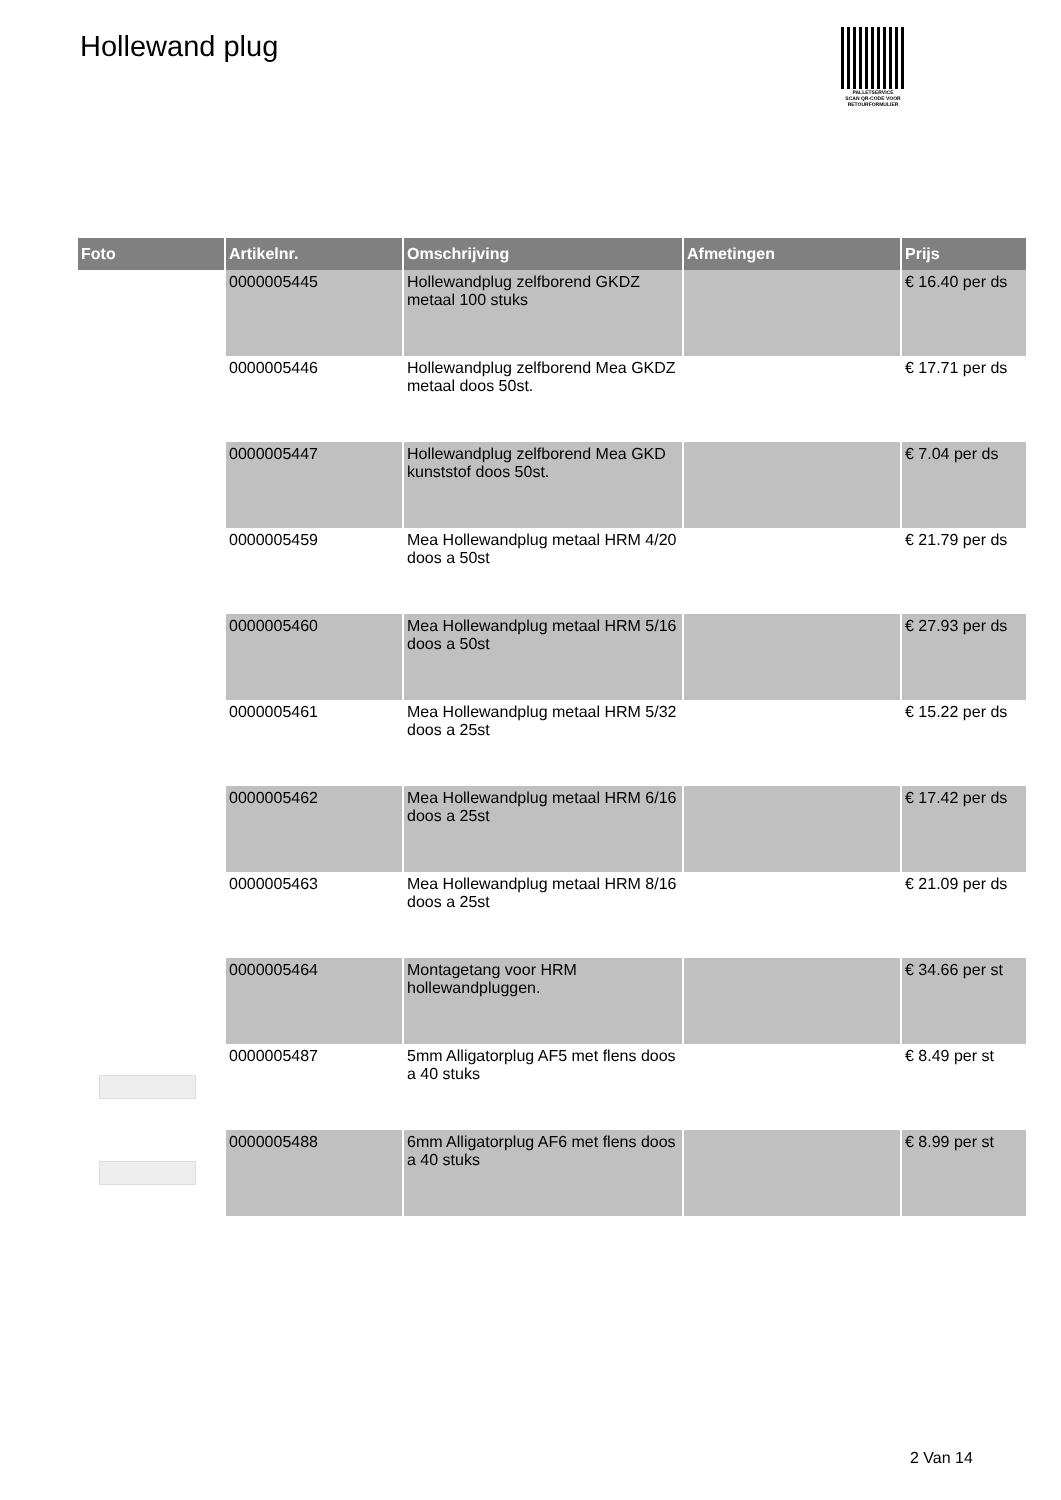Hollewand plug
PALLETSERVICE
SCAN QR-CODE VOOR
RETOURFORMULIER
| Foto | Artikelnr. | Omschrijving | Afmetingen | Prijs |
| --- | --- | --- | --- | --- |
| | 0000005445 | Hollewandplug zelfborend GKDZ metaal 100 stuks | | € 16.40 per ds |
| | 0000005446 | Hollewandplug zelfborend Mea GKDZ metaal doos 50st. | | € 17.71 per ds |
| | 0000005447 | Hollewandplug zelfborend Mea GKD kunststof doos 50st. | | € 7.04 per ds |
| | 0000005459 | Mea Hollewandplug metaal HRM 4/20 doos a 50st | | € 21.79 per ds |
| | 0000005460 | Mea Hollewandplug metaal HRM 5/16 doos a 50st | | € 27.93 per ds |
| | 0000005461 | Mea Hollewandplug metaal HRM 5/32 doos a 25st | | € 15.22 per ds |
| | 0000005462 | Mea Hollewandplug metaal HRM 6/16 doos a 25st | | € 17.42 per ds |
| | 0000005463 | Mea Hollewandplug metaal HRM 8/16 doos a 25st | | € 21.09 per ds |
| | 0000005464 | Montagetang voor HRM hollewandpluggen. | | € 34.66 per st |
| | 0000005487 | 5mm Alligatorplug AF5 met flens doos a 40 stuks | | € 8.49 per st |
| | 0000005488 | 6mm Alligatorplug AF6 met flens doos a 40 stuks | | € 8.99 per st |
2 Van 14